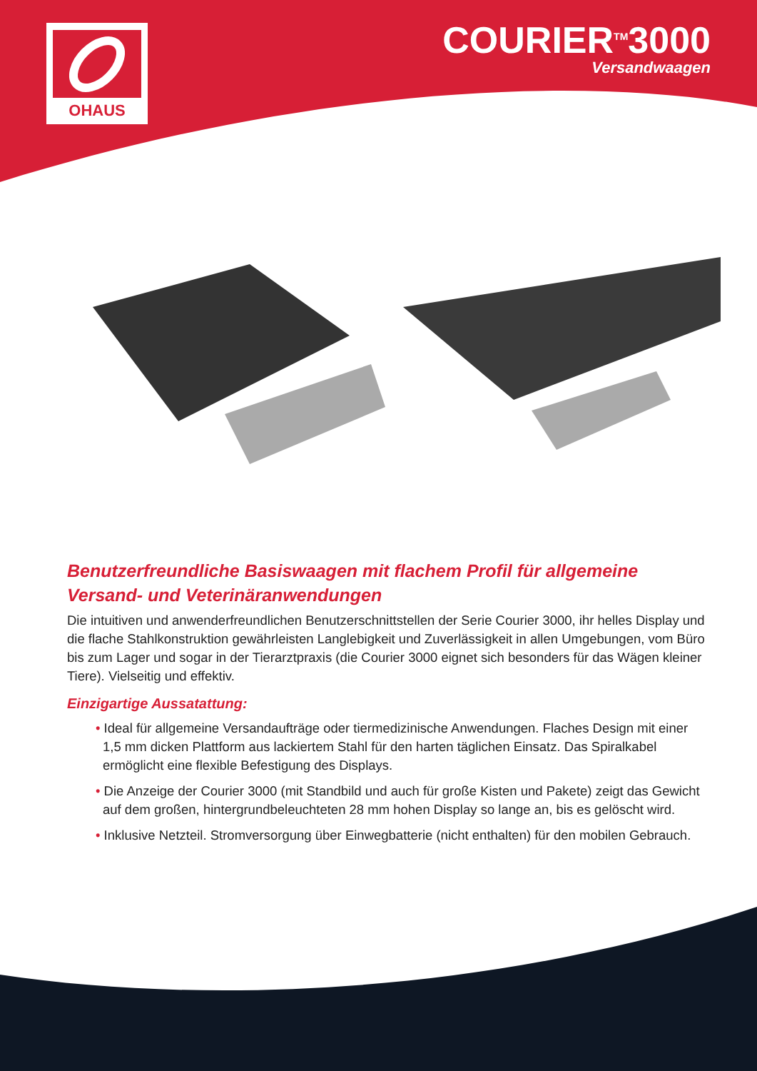OHAUS
COURIER<sup>TM</sup>3000
Versandwaagen
Benutzerfreundliche Basiswaagen mit flachem Profil für allgemeine Versand- und Veterinäranwendungen
Die intuitiven und anwenderfreundlichen Benutzerschnittstellen der Serie Courier 3000, ihr helles Display und die flache Stahlkonstruktion gewährleisten Langlebigkeit und Zuverlässigkeit in allen Umgebungen, vom Büro bis zum Lager und sogar in der Tierarztpraxis (die Courier 3000 eignet sich besonders für das Wägen kleiner Tiere). Vielseitig und effektiv.
Einzigartige Aussatattung:
• Ideal für allgemeine Versandaufträge oder tiermedizinische Anwendungen. Flaches Design mit einer 1,5 mm dicken Plattform aus lackiertem Stahl für den harten täglichen Einsatz. Das Spiralkabel ermöglicht eine flexible Befestigung des Displays.
• Die Anzeige der Courier 3000 (mit Standbild und auch für große Kisten und Pakete) zeigt das Gewicht auf dem großen, hintergrundbeleuchteten 28 mm hohen Display so lange an, bis es gelöscht wird.
• Inklusive Netzteil. Stromversorgung über Einwegbatterie (nicht enthalten) für den mobilen Gebrauch.